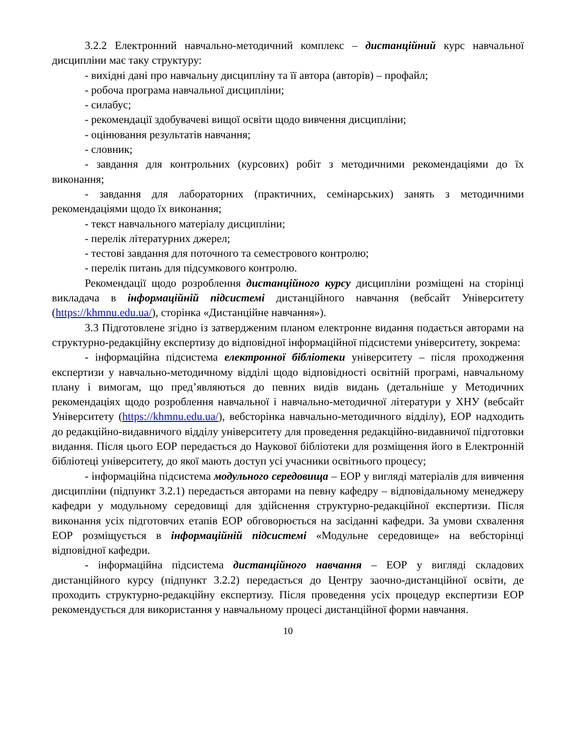3.2.2 Електронний навчально-методичний комплекс – дистанційний курс навчальної дисципліни має таку структуру:
- вихідні дані про навчальну дисципліну та її автора (авторів) – профайл;
- робоча програма навчальної дисципліни;
- силабус;
- рекомендації здобувачеві вищої освіти щодо вивчення дисципліни;
- оцінювання результатів навчання;
- словник;
- завдання для контрольних (курсових) робіт з методичними рекомендаціями до їх виконання;
- завдання для лабораторних (практичних, семінарських) занять з методичними рекомендаціями щодо їх виконання;
- текст навчального матеріалу дисципліни;
- перелік літературних джерел;
- тестові завдання для поточного та семестрового контролю;
- перелік питань для підсумкового контролю.
Рекомендації щодо розроблення дистанційного курсу дисципліни розміщені на сторінці викладача в інформаційній підсистемі дистанційного навчання (вебсайт Університету (https://khmnu.edu.ua/), сторінка «Дистанційне навчання»).
3.3 Підготовлене згідно із затвердженим планом електронне видання подається авторами на структурно-редакційну експертизу до відповідної інформаційної підсистеми університету, зокрема:
- інформаційна підсистема електронної бібліотеки університету – після проходження експертизи у навчально-методичному відділі щодо відповідності освітній програмі, навчальному плану і вимогам, що пред’являються до певних видів видань (детальніше у Методичних рекомендаціях щодо розроблення навчальної і навчально-методичної літератури у ХНУ (вебсайт Університету (https://khmnu.edu.ua/), вебсторінка навчально-методичного відділу), ЕОР надходить до редакційно-видавничого відділу університету для проведення редакційно-видавничої підготовки видання. Після цього ЕОР передається до Наукової бібліотеки для розміщення його в Електронній бібліотеці університету, до якої мають доступ усі учасники освітнього процесу;
- інформаційна підсистема модульного середовища – ЕОР у вигляді матеріалів для вивчення дисципліни (підпункт 3.2.1) передається авторами на певну кафедру – відповідальному менеджеру кафедри у модульному середовищі для здійснення структурно-редакційної експертизи. Після виконання усіх підготовчих етапів ЕОР обговорюється на засіданні кафедри. За умови схвалення ЕОР розміщується в інформаційній підсистемі «Модульне середовище» на вебсторінці відповідної кафедри.
- інформаційна підсистема дистанційного навчання – ЕОР у вигляді складових дистанційного курсу (підпункт 3.2.2) передається до Центру заочно-дистанційної освіти, де проходить структурно-редакційну експертизу. Після проведення усіх процедур експертизи ЕОР рекомендується для використання у навчальному процесі дистанційної форми навчання.
10